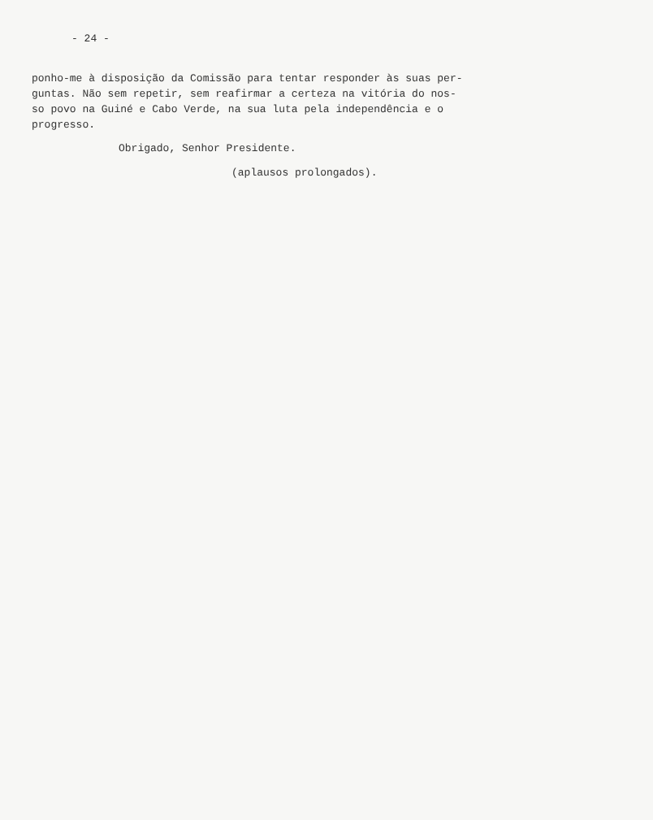- 24 -
ponho-me à disposição da Comissão para tentar responder às suas per-
guntas. Não sem repetir, sem reafirmar a certeza na vitória do nos-
so povo na Guiné e Cabo Verde, na sua luta pela independência e o
progresso.
Obrigado, Senhor Presidente.
(aplausos prolongados).